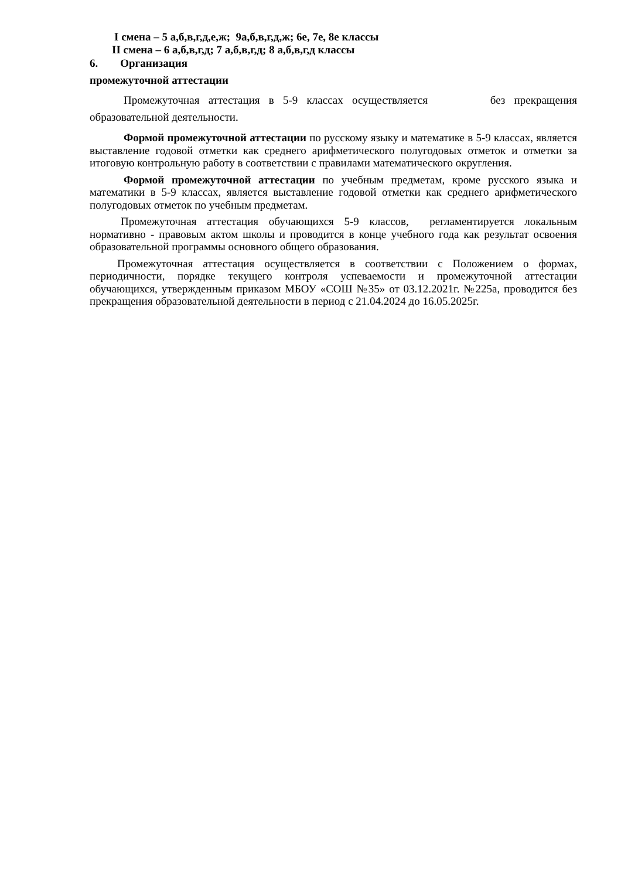I смена – 5 а,б,в,г,д,е,ж; 9а,б,в,г,д,ж; 6е, 7е, 8е классы
II смена – 6 а,б,в,г,д; 7 а,б,в,г,д; 8 а,б,в,г,д классы
6. Организация
промежуточной аттестации
Промежуточная аттестация в 5-9 классах осуществляется без прекращения образовательной деятельности.
Формой промежуточной аттестации по русскому языку и математике в 5-9 классах, является выставление годовой отметки как среднего арифметического полугодовых отметок и отметки за итоговую контрольную работу в соответствии с правилами математического округления.
Формой промежуточной аттестации по учебным предметам, кроме русского языка и математики в 5-9 классах, является выставление годовой отметки как среднего арифметического полугодовых отметок по учебным предметам.
Промежуточная аттестация обучающихся 5-9 классов, регламентируется локальным нормативно - правовым актом школы и проводится в конце учебного года как результат освоения образовательной программы основного общего образования.
Промежуточная аттестация осуществляется в соответствии с Положением о формах, периодичности, порядке текущего контроля успеваемости и промежуточной аттестации обучающихся, утвержденным приказом МБОУ «СОШ №35» от 03.12.2021г. №225а, проводится без прекращения образовательной деятельности в период с 21.04.2024 до 16.05.2025г.